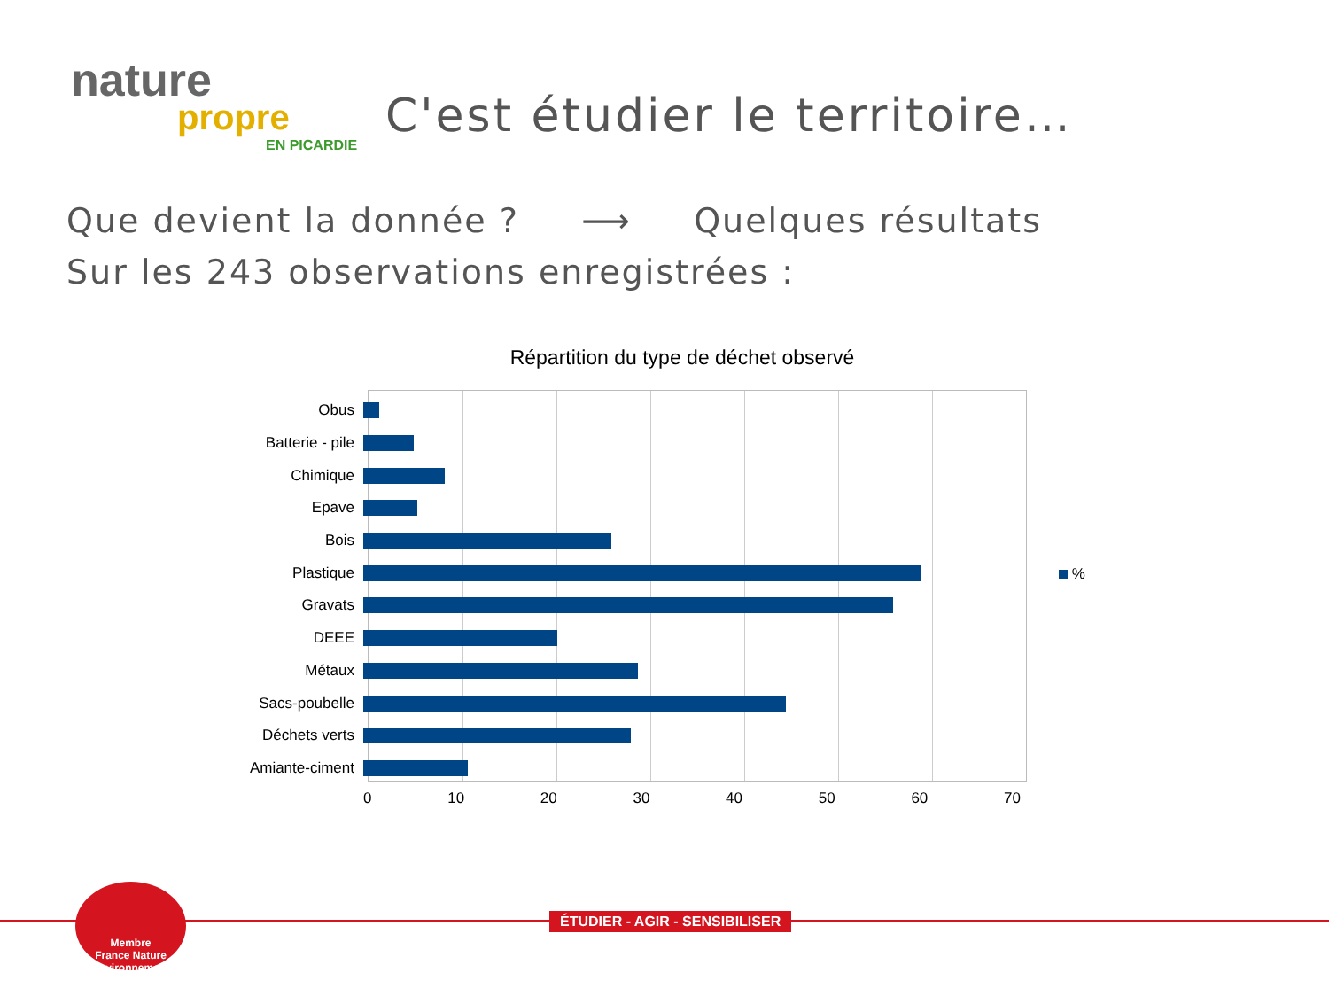nature
propre
EN PICARDIE
C'est étudier le territoire…
Que devient la donnée ? ⟶ Quelques résultats
Sur les 243 observations enregistrées :
Répartition du type de déchet observé
Obus
Batterie - pile
Chimique
Epave
Bois
Plastique
Gravats
DEEE
Métaux
Sacs-poubelle
Déchets verts
Amiante-ciment
0 10 20 30 40 50 60 70
%
ÉTUDIER - AGIR - SENSIBILISER
Membre
France Nature Environnement